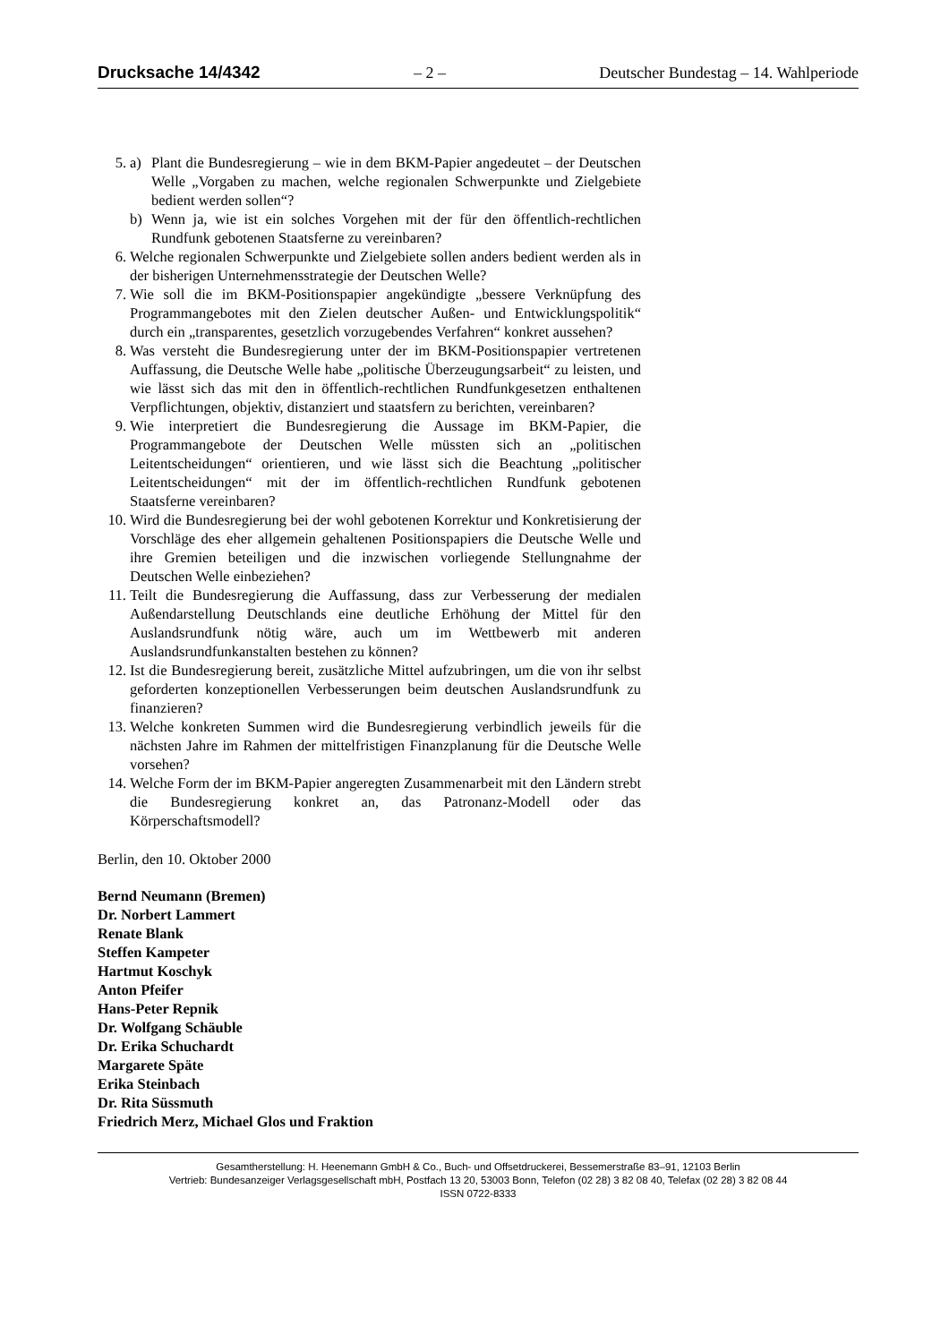Drucksache 14/4342 – 2 – Deutscher Bundestag – 14. Wahlperiode
5. a) Plant die Bundesregierung – wie in dem BKM-Papier angedeutet – der Deutschen Welle „Vorgaben zu machen, welche regionalen Schwerpunkte und Zielgebiete bedient werden sollen“?
b) Wenn ja, wie ist ein solches Vorgehen mit der für den öffentlich-rechtlichen Rundfunk gebotenen Staatsferne zu vereinbaren?
6. Welche regionalen Schwerpunkte und Zielgebiete sollen anders bedient werden als in der bisherigen Unternehmensstrategie der Deutschen Welle?
7. Wie soll die im BKM-Positionspapier angekündigte „bessere Verknüpfung des Programmangebotes mit den Zielen deutscher Außen- und Entwicklungspolitik“ durch ein „transparentes, gesetzlich vorzugebendes Verfahren“ konkret aussehen?
8. Was versteht die Bundesregierung unter der im BKM-Positionspapier vertretenen Auffassung, die Deutsche Welle habe „politische Überzeugungsarbeit“ zu leisten, und wie lässt sich das mit den in öffentlich-rechtlichen Rundfunkgesetzen enthaltenen Verpflichtungen, objektiv, distanziert und staatsfern zu berichten, vereinbaren?
9. Wie interpretiert die Bundesregierung die Aussage im BKM-Papier, die Programmangebote der Deutschen Welle müssten sich an „politischen Leitentscheidungen“ orientieren, und wie lässt sich die Beachtung „politischer Leitentscheidungen“ mit der im öffentlich-rechtlichen Rundfunk gebotenen Staatsferne vereinbaren?
10. Wird die Bundesregierung bei der wohl gebotenen Korrektur und Konkretisierung der Vorschläge des eher allgemein gehaltenen Positionspapiers die Deutsche Welle und ihre Gremien beteiligen und die inzwischen vorliegende Stellungnahme der Deutschen Welle einbeziehen?
11. Teilt die Bundesregierung die Auffassung, dass zur Verbesserung der medialen Außendarstellung Deutschlands eine deutliche Erhöhung der Mittel für den Auslandsrundfunk nötig wäre, auch um im Wettbewerb mit anderen Auslandsrundfunkanstalten bestehen zu können?
12. Ist die Bundesregierung bereit, zusätzliche Mittel aufzubringen, um die von ihr selbst geforderten konzeptionellen Verbesserungen beim deutschen Auslandsrundfunk zu finanzieren?
13. Welche konkreten Summen wird die Bundesregierung verbindlich jeweils für die nächsten Jahre im Rahmen der mittelfristigen Finanzplanung für die Deutsche Welle vorsehen?
14. Welche Form der im BKM-Papier angeregten Zusammenarbeit mit den Ländern strebt die Bundesregierung konkret an, das Patronanz-Modell oder das Körperschaftsmodell?
Berlin, den 10. Oktober 2000
Bernd Neumann (Bremen)
Dr. Norbert Lammert
Renate Blank
Steffen Kampeter
Hartmut Koschyk
Anton Pfeifer
Hans-Peter Repnik
Dr. Wolfgang Schäuble
Dr. Erika Schuchardt
Margarete Späte
Erika Steinbach
Dr. Rita Süssmuth
Friedrich Merz, Michael Glos und Fraktion
Gesamtherstellung: H. Heenemann GmbH & Co., Buch- und Offsetdruckerei, Bessemerstraße 83–91, 12103 Berlin
Vertrieb: Bundesanzeiger Verlagsgesellschaft mbH, Postfach 13 20, 53003 Bonn, Telefon (02 28) 3 82 08 40, Telefax (02 28) 3 82 08 44
ISSN 0722-8333